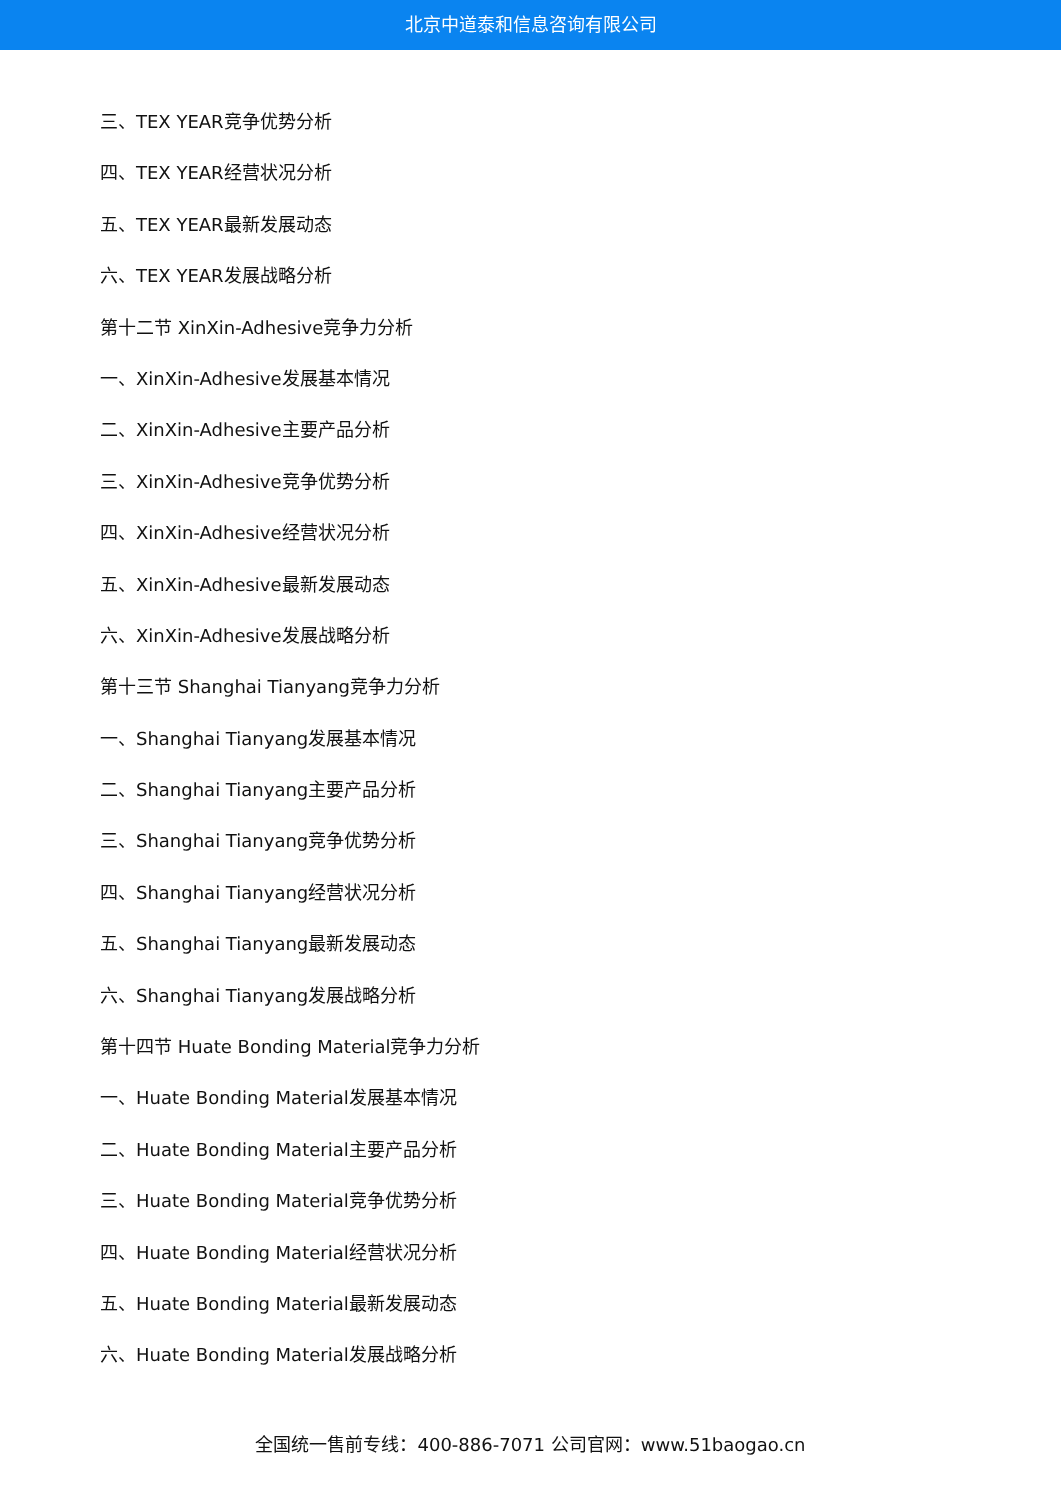北京中道泰和信息咨询有限公司
三、TEX YEAR竞争优势分析
四、TEX YEAR经营状况分析
五、TEX YEAR最新发展动态
六、TEX YEAR发展战略分析
第十二节 XinXin-Adhesive竞争力分析
一、XinXin-Adhesive发展基本情况
二、XinXin-Adhesive主要产品分析
三、XinXin-Adhesive竞争优势分析
四、XinXin-Adhesive经营状况分析
五、XinXin-Adhesive最新发展动态
六、XinXin-Adhesive发展战略分析
第十三节 Shanghai Tianyang竞争力分析
一、Shanghai Tianyang发展基本情况
二、Shanghai Tianyang主要产品分析
三、Shanghai Tianyang竞争优势分析
四、Shanghai Tianyang经营状况分析
五、Shanghai Tianyang最新发展动态
六、Shanghai Tianyang发展战略分析
第十四节 Huate Bonding Material竞争力分析
一、Huate Bonding Material发展基本情况
二、Huate Bonding Material主要产品分析
三、Huate Bonding Material竞争优势分析
四、Huate Bonding Material经营状况分析
五、Huate Bonding Material最新发展动态
六、Huate Bonding Material发展战略分析
全国统一售前专线：400-886-7071 公司官网：www.51baogao.cn